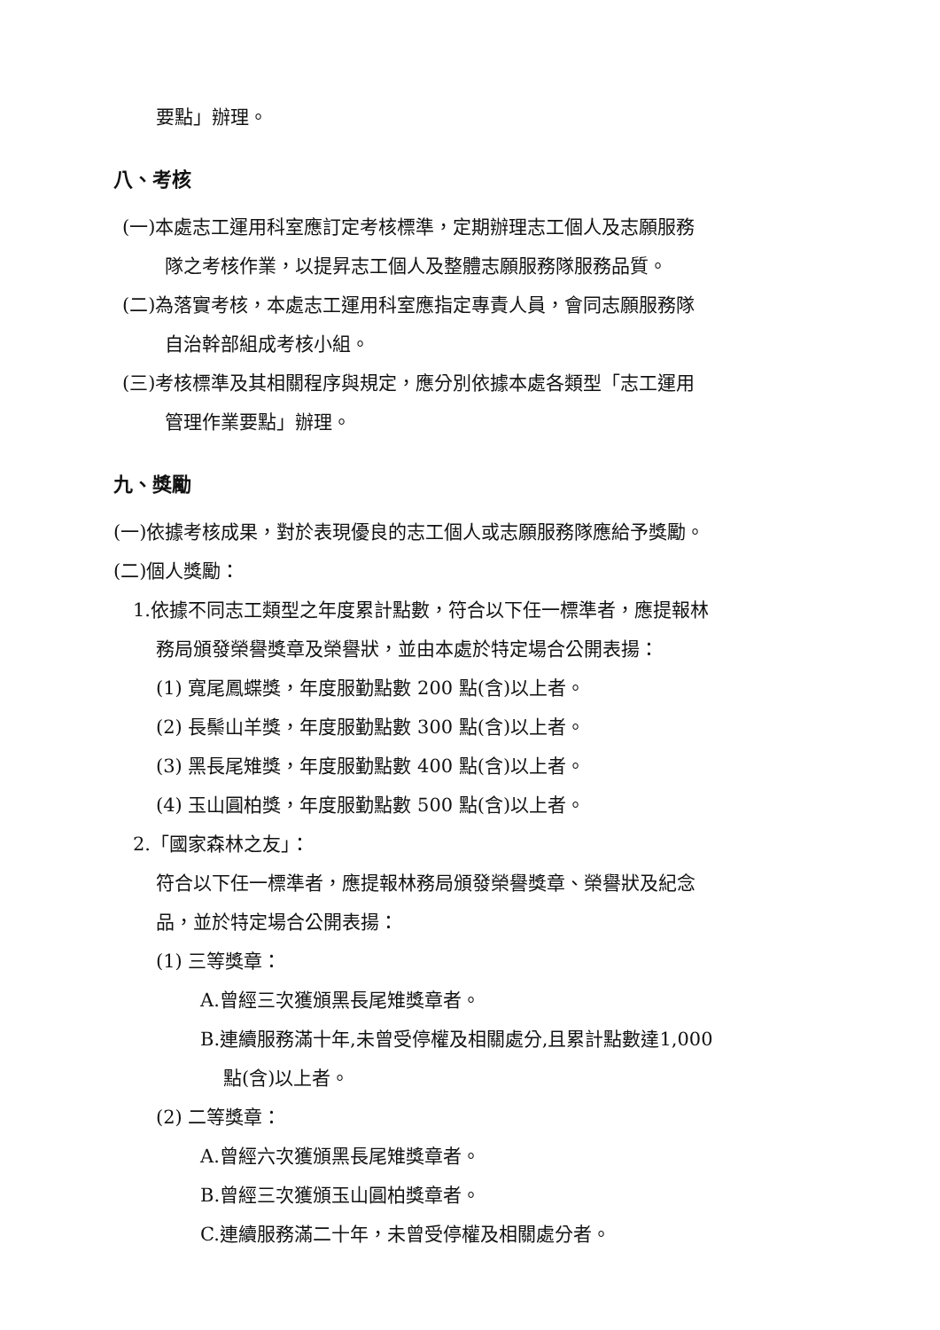要點」辦理。
八、考核
(一)本處志工運用科室應訂定考核標準，定期辦理志工個人及志願服務
隊之考核作業，以提昇志工個人及整體志願服務隊服務品質。
(二)為落實考核，本處志工運用科室應指定專責人員，會同志願服務隊
自治幹部組成考核小組。
(三)考核標準及其相關程序與規定，應分別依據本處各類型「志工運用
管理作業要點」辦理。
九、獎勵
(一)依據考核成果，對於表現優良的志工個人或志願服務隊應給予獎勵。
(二)個人獎勵：
1.依據不同志工類型之年度累計點數，符合以下任一標準者，應提報林
務局頒發榮譽獎章及榮譽狀，並由本處於特定場合公開表揚：
(1) 寬尾鳳蝶獎，年度服勤點數 200 點(含)以上者。
(2) 長鬃山羊獎，年度服勤點數 300 點(含)以上者。
(3) 黑長尾雉獎，年度服勤點數 400 點(含)以上者。
(4) 玉山圓柏獎，年度服勤點數 500 點(含)以上者。
2.「國家森林之友」：
符合以下任一標準者，應提報林務局頒發榮譽獎章、榮譽狀及紀念
品，並於特定場合公開表揚：
(1) 三等獎章：
A.曾經三次獲頒黑長尾雉獎章者。
B.連續服務滿十年,未曾受停權及相關處分,且累計點數達1,000
點(含)以上者。
(2) 二等獎章：
A.曾經六次獲頒黑長尾雉獎章者。
B.曾經三次獲頒玉山圓柏獎章者。
C.連續服務滿二十年，未曾受停權及相關處分者。